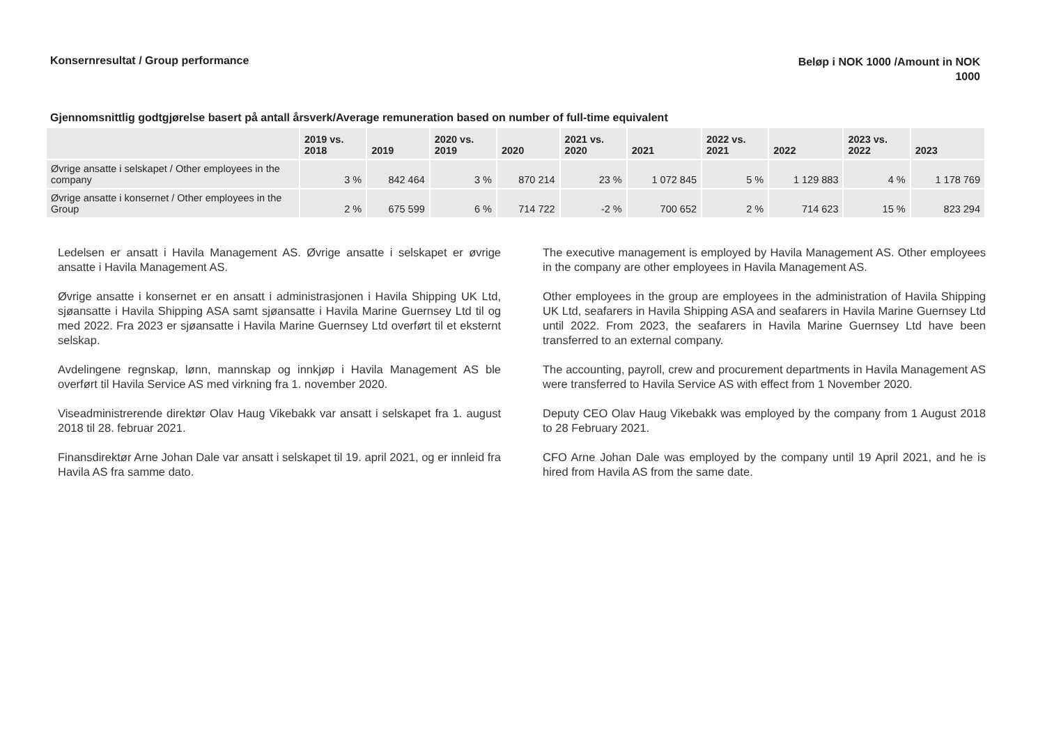Konsernresultat / Group performance
Beløp i NOK 1000 /Amount in NOK
1000
Gjennomsnittlig godtgjørelse basert på antall årsverk/Average remuneration based on number of full-time equivalent
| | 2019 vs. 2018 | 2019 | 2020 vs. 2019 | 2020 | 2021 vs. 2020 | 2021 | 2022 vs. 2021 | 2022 | 2023 vs. 2022 | 2023 |
| --- | --- | --- | --- | --- | --- | --- | --- | --- | --- | --- |
| Øvrige ansatte i selskapet / Other employees in the company | 3 % | 842 464 | 3 % | 870 214 | 23 % | 1 072 845 | 5 % | 1 129 883 | 4 % | 1 178 769 |
| Øvrige ansatte i konsernet / Other employees in the Group | 2 % | 675 599 | 6 % | 714 722 | -2 % | 700 652 | 2 % | 714 623 | 15 % | 823 294 |
Ledelsen er ansatt i Havila Management AS. Øvrige ansatte i selskapet er øvrige ansatte i Havila Management AS.
Øvrige ansatte i konsernet er en ansatt i administrasjonen i Havila Shipping UK Ltd, sjøansatte i Havila Shipping ASA samt sjøansatte i Havila Marine Guernsey Ltd til og med 2022. Fra 2023 er sjøansatte i Havila Marine Guernsey Ltd overført til et eksternt selskap.
Avdelingene regnskap, lønn, mannskap og innkjøp i Havila Management AS ble overført til Havila Service AS med virkning fra 1. november 2020.
Viseadministrerende direktør Olav Haug Vikebakk var ansatt i selskapet fra 1. august 2018 til 28. februar 2021.
Finansdirektør Arne Johan Dale var ansatt i selskapet til 19. april 2021, og er innleid fra Havila AS fra samme dato.
The executive management is employed by Havila Management AS. Other employees in the company are other employees in Havila Management AS.
Other employees in the group are employees in the administration of Havila Shipping UK Ltd, seafarers in Havila Shipping ASA and seafarers in Havila Marine Guernsey Ltd until 2022. From 2023, the seafarers in Havila Marine Guernsey Ltd have been transferred to an external company.
The accounting, payroll, crew and procurement departments in Havila Management AS were transferred to Havila Service AS with effect from 1 November 2020.
Deputy CEO Olav Haug Vikebakk was employed by the company from 1 August 2018 to 28 February 2021.
CFO Arne Johan Dale was employed by the company until 19 April 2021, and he is hired from Havila AS from the same date.